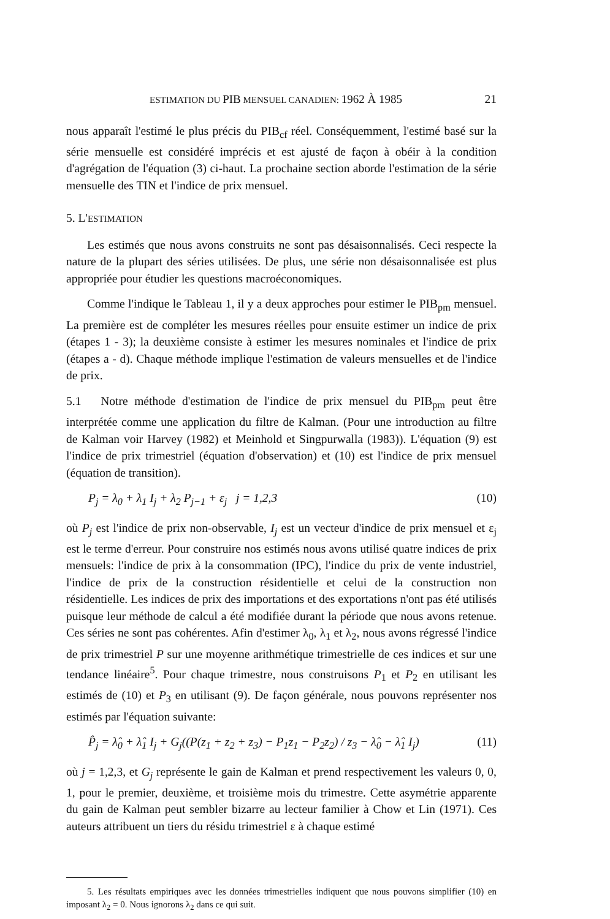ESTIMATION DU PIB MENSUEL CANADIEN: 1962 À 1985 21
nous apparaît l'estimé le plus précis du PIB<sub>cf</sub> réel. Conséquemment, l'estimé basé sur la série mensuelle est considéré imprécis et est ajusté de façon à obéir à la condition d'agrégation de l'équation (3) ci-haut. La prochaine section aborde l'estimation de la série mensuelle des TIN et l'indice de prix mensuel.
5. L'ESTIMATION
Les estimés que nous avons construits ne sont pas désaisonnalisés. Ceci respecte la nature de la plupart des séries utilisées. De plus, une série non désaisonnalisée est plus appropriée pour étudier les questions macroéconomiques.
Comme l'indique le Tableau 1, il y a deux approches pour estimer le PIB<sub>pm</sub> mensuel. La première est de compléter les mesures réelles pour ensuite estimer un indice de prix (étapes 1 - 3); la deuxième consiste à estimer les mesures nominales et l'indice de prix (étapes a - d). Chaque méthode implique l'estimation de valeurs mensuelles et de l'indice de prix.
5.1 Notre méthode d'estimation de l'indice de prix mensuel du PIB<sub>pm</sub> peut être interprétée comme une application du filtre de Kalman. (Pour une introduction au filtre de Kalman voir Harvey (1982) et Meinhold et Singpurwalla (1983)). L'équation (9) est l'indice de prix trimestriel (équation d'observation) et (10) est l'indice de prix mensuel (équation de transition).
P<sub>j</sub> = λ<sub>0</sub> + λ<sub>1</sub> I<sub>j</sub> + λ<sub>2</sub> P<sub>j−1</sub> + ε<sub>j</sub> j = 1,2,3 (10)
où P<sub>j</sub> est l'indice de prix non-observable, I<sub>j</sub> est un vecteur d'indice de prix mensuel et ε<sub>j</sub> est le terme d'erreur. Pour construire nos estimés nous avons utilisé quatre indices de prix mensuels: l'indice de prix à la consommation (IPC), l'indice du prix de vente industriel, l'indice de prix de la construction résidentielle et celui de la construction non résidentielle. Les indices de prix des importations et des exportations n'ont pas été utilisés puisque leur méthode de calcul a été modifiée durant la période que nous avons retenue. Ces séries ne sont pas cohérentes. Afin d'estimer λ<sub>0</sub>, λ<sub>1</sub> et λ<sub>2</sub>, nous avons régressé l'indice de prix trimestriel P sur une moyenne arithmétique trimestrielle de ces indices et sur une tendance linéaire<sup>5</sup>. Pour chaque trimestre, nous construisons P<sub>1</sub> et P<sub>2</sub> en utilisant les estimés de (10) et P<sub>3</sub> en utilisant (9). De façon générale, nous pouvons représenter nos estimés par l'équation suivante:
P̂<sub>j</sub> = λ̂<sub>0</sub> + λ̂<sub>1</sub> I<sub>j</sub> + G<sub>j</sub>((P(z<sub>1</sub> + z<sub>2</sub> + z<sub>3</sub>) − P<sub>1</sub>z<sub>1</sub> − P<sub>2</sub>z<sub>2</sub>) / z<sub>3</sub> − λ̂<sub>0</sub> − λ̂<sub>1</sub> I<sub>j</sub>) (11)
où j = 1,2,3, et G<sub>j</sub> représente le gain de Kalman et prend respectivement les valeurs 0, 0, 1, pour le premier, deuxième, et troisième mois du trimestre. Cette asymétrie apparente du gain de Kalman peut sembler bizarre au lecteur familier à Chow et Lin (1971). Ces auteurs attribuent un tiers du résidu trimestriel ε à chaque estimé
5. Les résultats empiriques avec les données trimestrielles indiquent que nous pouvons simplifier (10) en imposant λ<sub>2</sub> = 0. Nous ignorons λ<sub>2</sub> dans ce qui suit.